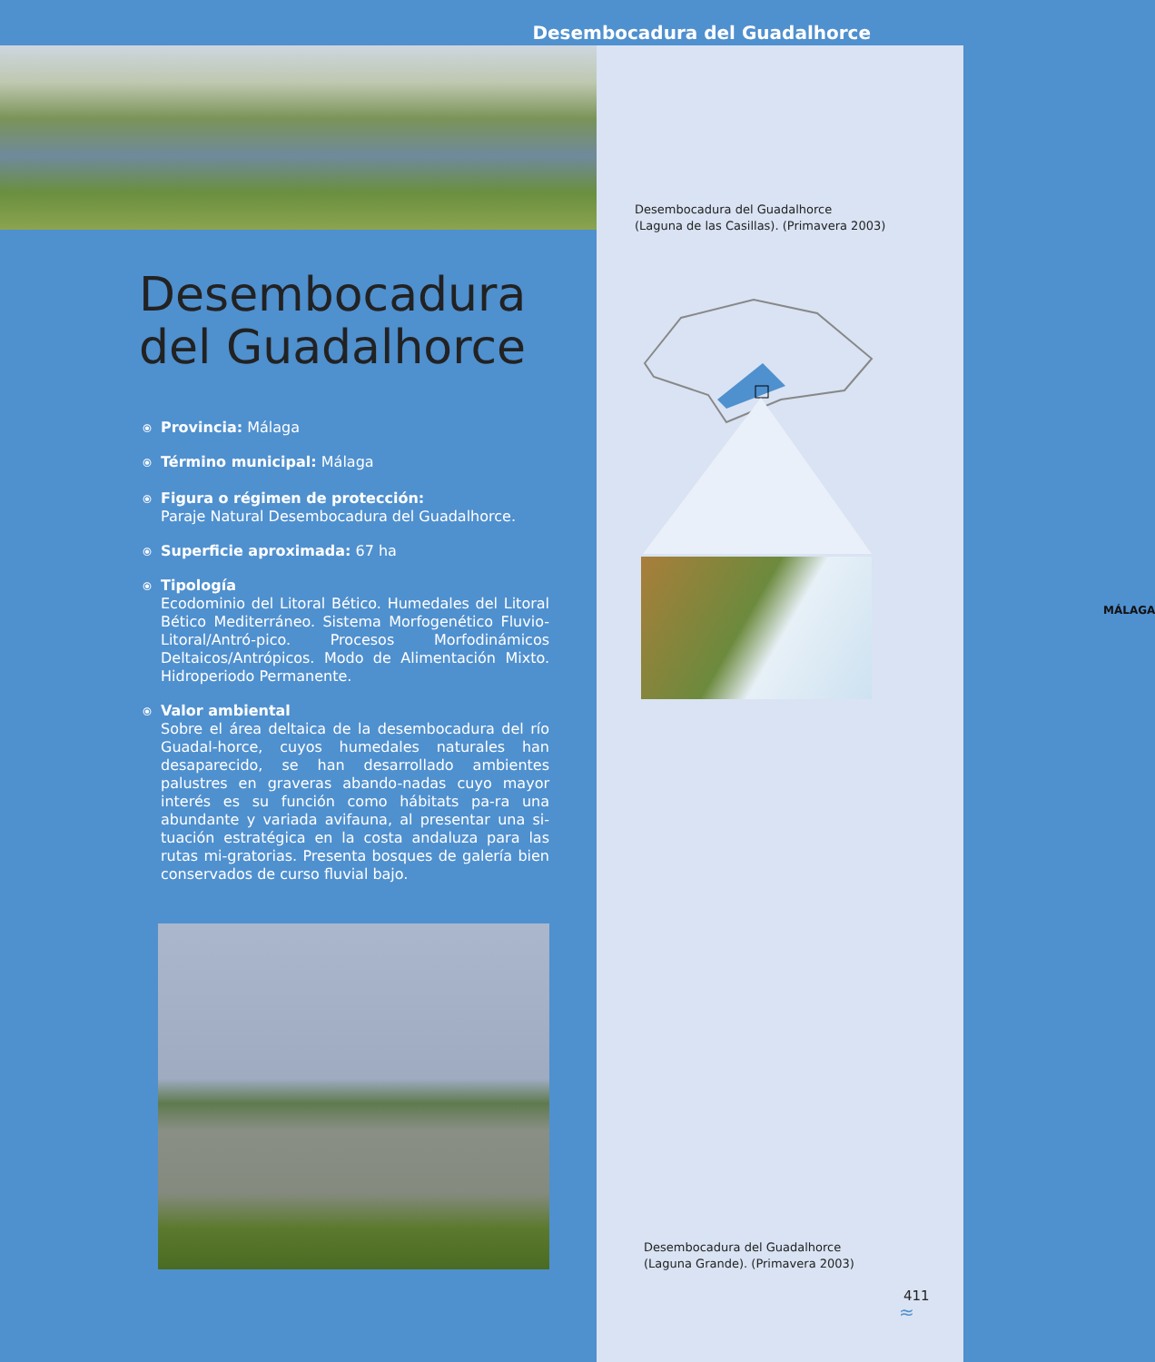Desembocadura del Guadalhorce
Desembocadura del Guadalhorce
(Laguna de las Casillas). (Primavera 2003)
MÁLAGA
Desembocadura del Guadalhorce
⦿
Provincia: Málaga
⦿
Término municipal: Málaga
⦿
Figura o régimen de protección:
Paraje Natural Desembocadura del Guadalhorce.
⦿
Superficie aproximada: 67 ha
⦿
Tipología
Ecodominio del Litoral Bético. Humedales del Litoral Bético Mediterráneo. Sistema Morfogenético Fluvio-Litoral/Antró-pico. Procesos Morfodinámicos Deltaicos/Antrópicos. Modo de Alimentación Mixto. Hidroperiodo Permanente.
⦿
Valor ambiental
Sobre el área deltaica de la desembocadura del río Guadal-horce, cuyos humedales naturales han desaparecido, se han desarrollado ambientes palustres en graveras abando-nadas cuyo mayor interés es su función como hábitats pa-ra una abundante y variada avifauna, al presentar una si-tuación estratégica en la costa andaluza para las rutas mi-gratorias. Presenta bosques de galería bien conservados de curso fluvial bajo.
Desembocadura del Guadalhorce
(Laguna Grande). (Primavera 2003)
411
≈